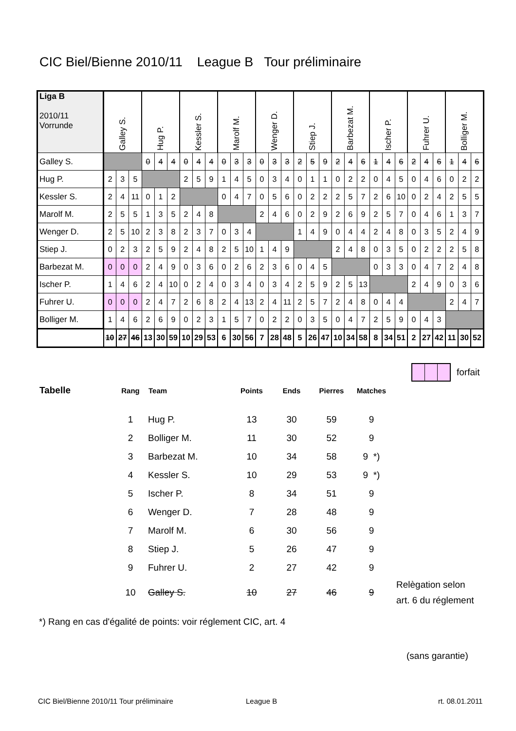CIC Biel/Bienne 2010/11 League B Tour préliminaire
| Liga B 2010/11 Vorrunde | Galley S. | | | Hug P. | | | Kessler S. | | | Marolf M. | | | Wenger D. | | | Stiep J. | | | Barbezat M. | | | Ischer P. | | | Fuhrer U. | | | Bolliger M. | | |
| Galley S. | | | | 0 | 4 | 4 | 0 | 4 | 4 | 0 | 3 | 3 | 0 | 3 | 3 | 2 | 5 | 9 | 2 | 4 | 6 | 1 | 4 | 6 | 2 | 4 | 6 | 1 | 4 | 6 |
| Hug P. | 2 | 3 | 5 | | | | 2 | 5 | 9 | 1 | 4 | 5 | 0 | 3 | 4 | 0 | 1 | 1 | 0 | 2 | 2 | 0 | 4 | 5 | 0 | 4 | 6 | 0 | 2 | 2 |
| Kessler S. | 2 | 4 | 11 | 0 | 1 | 2 | | | | 0 | 4 | 7 | 0 | 5 | 6 | 0 | 2 | 2 | 2 | 5 | 7 | 2 | 6 | 10 | 0 | 2 | 4 | 2 | 5 | 5 |
| Marolf M. | 2 | 5 | 5 | 1 | 3 | 5 | 2 | 4 | 8 | | | | 2 | 4 | 6 | 0 | 2 | 9 | 2 | 6 | 9 | 2 | 5 | 7 | 0 | 4 | 6 | 1 | 3 | 7 |
| Wenger D. | 2 | 5 | 10 | 2 | 3 | 8 | 2 | 3 | 7 | 0 | 3 | 4 | | | | 1 | 4 | 9 | 0 | 4 | 4 | 2 | 4 | 8 | 0 | 3 | 5 | 2 | 4 | 9 |
| Stiep J. | 0 | 2 | 3 | 2 | 5 | 9 | 2 | 4 | 8 | 2 | 5 | 10 | 1 | 4 | 9 | | | | 2 | 4 | 8 | 0 | 3 | 5 | 0 | 2 | 2 | 2 | 5 | 8 |
| Barbezat M. | 0 | 0 | 0 | 2 | 4 | 9 | 0 | 3 | 6 | 0 | 2 | 6 | 2 | 3 | 6 | 0 | 4 | 5 | | | | 0 | 3 | 3 | 0 | 4 | 7 | 2 | 4 | 8 |
| Ischer P. | 1 | 4 | 6 | 2 | 4 | 10 | 0 | 2 | 4 | 0 | 3 | 4 | 0 | 3 | 4 | 2 | 5 | 9 | 2 | 5 | 13 | | | | 2 | 4 | 9 | 0 | 3 | 6 |
| Fuhrer U. | 0 | 0 | 0 | 2 | 4 | 7 | 2 | 6 | 8 | 2 | 4 | 13 | 2 | 4 | 11 | 2 | 5 | 7 | 2 | 4 | 8 | 0 | 4 | 4 | | | | 2 | 4 | 7 |
| Bolliger M. | 1 | 4 | 6 | 2 | 6 | 9 | 0 | 2 | 3 | 1 | 5 | 7 | 0 | 2 | 2 | 0 | 3 | 5 | 0 | 4 | 7 | 2 | 5 | 9 | 0 | 4 | 3 | | | |
| | 10 | 27 | 46 | 13 | 30 | 59 | 10 | 29 | 53 | 6 | 30 | 56 | 7 | 28 | 48 | 5 | 26 | 47 | 10 | 34 | 58 | 8 | 34 | 51 | 2 | 27 | 42 | 11 | 30 | 52 |
forfait
| Tabelle | Rang | Team | Points | Ends | Pierres | Matches | |
| --- | --- | --- | --- | --- | --- | --- | --- |
| | 1 | Hug P. | 13 | 30 | 59 | 9 | |
| | 2 | Bolliger M. | 11 | 30 | 52 | 9 | |
| | 3 | Barbezat M. | 10 | 34 | 58 | 9 *) | |
| | 4 | Kessler S. | 10 | 29 | 53 | 9 *) | |
| | 5 | Ischer P. | 8 | 34 | 51 | 9 | |
| | 6 | Wenger D. | 7 | 28 | 48 | 9 | |
| | 7 | Marolf M. | 6 | 30 | 56 | 9 | |
| | 8 | Stiep J. | 5 | 26 | 47 | 9 | |
| | 9 | Fuhrer U. | 2 | 27 | 42 | 9 | |
| | 10 | Galley S. | 10 | 27 | 46 | 9 | Relègation selon art. 6 du réglement |
*) Rang en cas d'égalité de points: voir réglement CIC, art. 4
(sans garantie)
CIC Biel/Bienne 2010/11 Tour préliminaire
League B rt. 08.01.2011